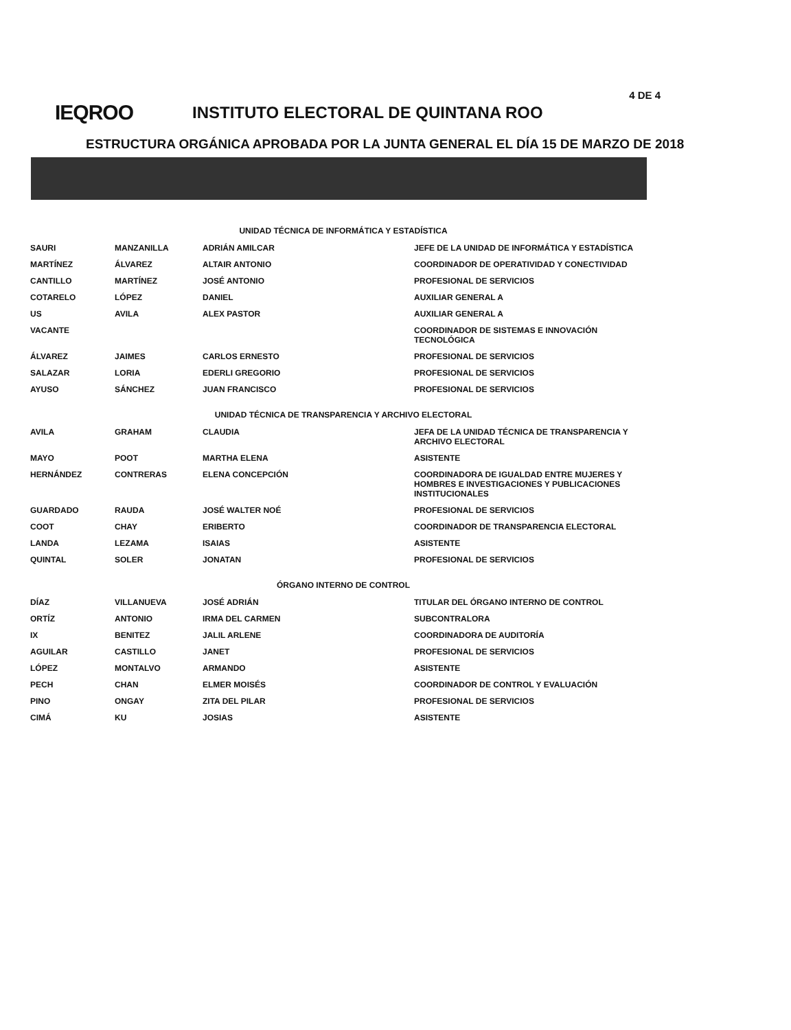4 DE 4
IEQROO
INSTITUTO ELECTORAL DE QUINTANA ROO
ESTRUCTURA ORGÁNICA APROBADA POR LA JUNTA GENERAL EL DÍA 15 DE MARZO DE 2018
| UNIDAD TÉCNICA DE INFORMÁTICA Y ESTADÍSTICA | | | |
| SAURI | MANZANILLA | ADRIÁN AMILCAR | JEFE DE LA UNIDAD DE INFORMÁTICA Y ESTADÍSTICA |
| MARTÍNEZ | ÁLVAREZ | ALTAIR ANTONIO | COORDINADOR DE OPERATIVIDAD Y CONECTIVIDAD |
| CANTILLO | MARTÍNEZ | JOSÉ ANTONIO | PROFESIONAL DE SERVICIOS |
| COTARELO | LÓPEZ | DANIEL | AUXILIAR GENERAL A |
| US | AVILA | ALEX PASTOR | AUXILIAR GENERAL A |
| VACANTE | | | COORDINADOR DE SISTEMAS E INNOVACIÓN TECNOLÓGICA |
| ÁLVAREZ | JAIMES | CARLOS ERNESTO | PROFESIONAL DE SERVICIOS |
| SALAZAR | LORIA | EDERLI GREGORIO | PROFESIONAL DE SERVICIOS |
| AYUSO | SÁNCHEZ | JUAN FRANCISCO | PROFESIONAL DE SERVICIOS |
| UNIDAD TÉCNICA DE TRANSPARENCIA Y ARCHIVO ELECTORAL | | | |
| AVILA | GRAHAM | CLAUDIA | JEFA DE LA UNIDAD TÉCNICA DE TRANSPARENCIA Y ARCHIVO ELECTORAL |
| MAYO | POOT | MARTHA ELENA | ASISTENTE |
| HERNÁNDEZ | CONTRERAS | ELENA CONCEPCIÓN | COORDINADORA DE IGUALDAD ENTRE MUJERES Y HOMBRES E INVESTIGACIONES Y PUBLICACIONES INSTITUCIONALES |
| GUARDADO | RAUDA | JOSÉ WALTER NOÉ | PROFESIONAL DE SERVICIOS |
| COOT | CHAY | ERIBERTO | COORDINADOR DE TRANSPARENCIA ELECTORAL |
| LANDA | LEZAMA | ISAIAS | ASISTENTE |
| QUINTAL | SOLER | JONATAN | PROFESIONAL DE SERVICIOS |
| ÓRGANO INTERNO DE CONTROL | | | |
| DÍAZ | VILLANUEVA | JOSÉ ADRIÁN | TITULAR DEL ÓRGANO INTERNO DE CONTROL |
| ORTÍZ | ANTONIO | IRMA DEL CARMEN | SUBCONTRALORA |
| IX | BENITEZ | JALIL ARLENE | COORDINADORA DE AUDITORÍA |
| AGUILAR | CASTILLO | JANET | PROFESIONAL DE SERVICIOS |
| LÓPEZ | MONTALVO | ARMANDO | ASISTENTE |
| PECH | CHAN | ELMER MOISÉS | COORDINADOR DE CONTROL Y EVALUACIÓN |
| PINO | ONGAY | ZITA DEL PILAR | PROFESIONAL DE SERVICIOS |
| CIMÁ | KU | JOSIAS | ASISTENTE |